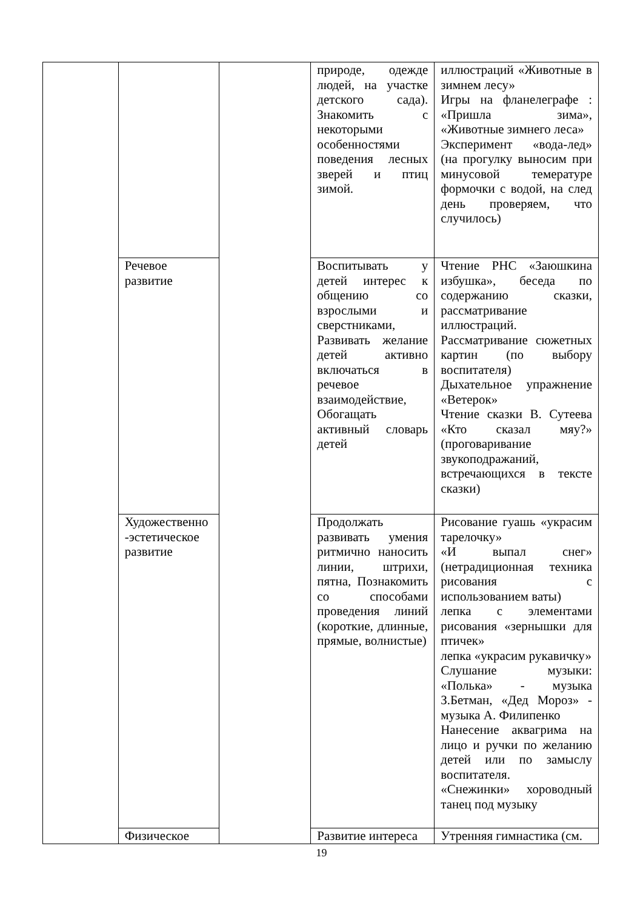| | | | природе, одежде людей, на участке детского сада). Знакомить с некоторыми особенностями поведения лесных зверей и птиц зимой. | иллюстраций «Животные в зимнем лесу» Игры на фланелеграфе : «Пришла зима», «Животные зимнего леса» Эксперимент «вода-лед» (на прогулку выносим при минусовой темературе формочки с водой, на след день проверяем, что случилось) |
| | Речевое развитие | | Воспитывать у детей интерес к общению со взрослыми и сверстниками, Развивать желание детей активно включаться в речевое взаимодействие, Обогащать активный словарь детей | Чтение РНС «Заюшкина избушка», беседа по содержанию сказки, рассматривание иллюстраций. Рассматривание сюжетных картин (по выбору воспитателя) Дыхательное упражнение «Ветерок» Чтение сказки В. Сутеева «Кто сказал мяу?» (проговаривание звукоподражаний, встречающихся в тексте сказки) |
| | Художественно -эстетическое развитие | | Продолжать развивать умения ритмично наносить линии, штрихи, пятна, Познакомить со способами проведения линий (короткие, длинные, прямые, волнистые) | Рисование гуашь «украсим тарелочку» «И выпал снег» (нетрадиционная техника рисования с использованием ваты) лепка с элементами рисования «зернышки для птичек» лепка «украсим рукавичку» Слушание музыки: «Полька» - музыка З.Бетман, «Дед Мороз» - музыка А. Филипенко Нанесение аквагрима на лицо и ручки по желанию детей или по замыслу воспитателя. «Снежинки» хороводный танец под музыку |
| | Физическое | | Развитие интереса | Утренняя гимнастика (см. |
19